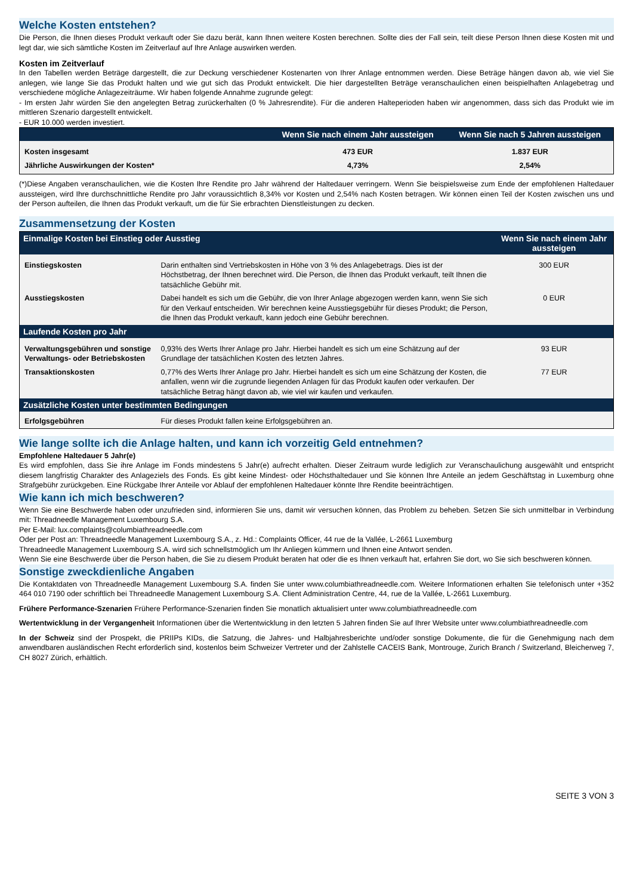Welche Kosten entstehen?
Die Person, die Ihnen dieses Produkt verkauft oder Sie dazu berät, kann Ihnen weitere Kosten berechnen. Sollte dies der Fall sein, teilt diese Person Ihnen diese Kosten mit und legt dar, wie sich sämtliche Kosten im Zeitverlauf auf Ihre Anlage auswirken werden.
Kosten im Zeitverlauf
In den Tabellen werden Beträge dargestellt, die zur Deckung verschiedener Kostenarten von Ihrer Anlage entnommen werden. Diese Beträge hängen davon ab, wie viel Sie anlegen, wie lange Sie das Produkt halten und wie gut sich das Produkt entwickelt. Die hier dargestellten Beträge veranschaulichen einen beispielhaften Anlagebetrag und verschiedene mögliche Anlagezeiträume. Wir haben folgende Annahme zugrunde gelegt:
- Im ersten Jahr würden Sie den angelegten Betrag zurückerhalten (0 % Jahresrendite). Für die anderen Halteperioden haben wir angenommen, dass sich das Produkt wie im mittleren Szenario dargestellt entwickelt.
- EUR 10.000 werden investiert.
| | Wenn Sie nach einem Jahr aussteigen | Wenn Sie nach 5 Jahren aussteigen |
| --- | --- | --- |
| Kosten insgesamt | 473 EUR | 1.837 EUR |
| Jährliche Auswirkungen der Kosten* | 4,73% | 2,54% |
(*)Diese Angaben veranschaulichen, wie die Kosten Ihre Rendite pro Jahr während der Haltedauer verringern. Wenn Sie beispielsweise zum Ende der empfohlenen Haltedauer aussteigen, wird Ihre durchschnittliche Rendite pro Jahr voraussichtlich 8,34% vor Kosten und 2,54% nach Kosten betragen. Wir können einen Teil der Kosten zwischen uns und der Person aufteilen, die Ihnen das Produkt verkauft, um die für Sie erbrachten Dienstleistungen zu decken.
Zusammensetzung der Kosten
| Einmalige Kosten bei Einstieg oder Ausstieg | | Wenn Sie nach einem Jahr aussteigen |
| --- | --- | --- |
| Einstiegskosten | Darin enthalten sind Vertriebskosten in Höhe von 3 % des Anlagebetrags. Dies ist der Höchstbetrag, der Ihnen berechnet wird. Die Person, die Ihnen das Produkt verkauft, teilt Ihnen die tatsächliche Gebühr mit. | 300 EUR |
| Ausstiegskosten | Dabei handelt es sich um die Gebühr, die von Ihrer Anlage abgezogen werden kann, wenn Sie sich für den Verkauf entscheiden. Wir berechnen keine Ausstiegsgebühr für dieses Produkt; die Person, die Ihnen das Produkt verkauft, kann jedoch eine Gebühr berechnen. | 0 EUR |
| Laufende Kosten pro Jahr | | |
| Verwaltungsgebühren und sonstige Verwaltungs- oder Betriebskosten | 0,93% des Werts Ihrer Anlage pro Jahr. Hierbei handelt es sich um eine Schätzung auf der Grundlage der tatsächlichen Kosten des letzten Jahres. | 93 EUR |
| Transaktionskosten | 0,77% des Werts Ihrer Anlage pro Jahr. Hierbei handelt es sich um eine Schätzung der Kosten, die anfallen, wenn wir die zugrunde liegenden Anlagen für das Produkt kaufen oder verkaufen. Der tatsächliche Betrag hängt davon ab, wie viel wir kaufen und verkaufen. | 77 EUR |
| Zusätzliche Kosten unter bestimmten Bedingungen | | |
| Erfolgsgebühren | Für dieses Produkt fallen keine Erfolgsgebühren an. | |
Wie lange sollte ich die Anlage halten, und kann ich vorzeitig Geld entnehmen?
Empfohlene Haltedauer 5 Jahr(e)
Es wird empfohlen, dass Sie ihre Anlage im Fonds mindestens 5 Jahr(e) aufrecht erhalten. Dieser Zeitraum wurde lediglich zur Veranschaulichung ausgewählt und entspricht diesem langfristig Charakter des Anlageziels des Fonds. Es gibt keine Mindest- oder Höchsthaltedauer und Sie können Ihre Anteile an jedem Geschäftstag in Luxemburg ohne Strafgebühr zurückgeben. Eine Rückgabe Ihrer Anteile vor Ablauf der empfohlenen Haltedauer könnte Ihre Rendite beeinträchtigen.
Wie kann ich mich beschweren?
Wenn Sie eine Beschwerde haben oder unzufrieden sind, informieren Sie uns, damit wir versuchen können, das Problem zu beheben. Setzen Sie sich unmittelbar in Verbindung mit: Threadneedle Management Luxembourg S.A.
Per E-Mail: lux.complaints@columbiathreadneedle.com
Oder per Post an: Threadneedle Management Luxembourg S.A., z. Hd.: Complaints Officer, 44 rue de la Vallée, L-2661 Luxemburg
Threadneedle Management Luxembourg S.A. wird sich schnellstmöglich um Ihr Anliegen kümmern und Ihnen eine Antwort senden.
Wenn Sie eine Beschwerde über die Person haben, die Sie zu diesem Produkt beraten hat oder die es Ihnen verkauft hat, erfahren Sie dort, wo Sie sich beschweren können.
Sonstige zweckdienliche Angaben
Die Kontaktdaten von Threadneedle Management Luxembourg S.A. finden Sie unter www.columbiathreadneedle.com. Weitere Informationen erhalten Sie telefonisch unter +352 464 010 7190 oder schriftlich bei Threadneedle Management Luxembourg S.A. Client Administration Centre, 44, rue de la Vallée, L-2661 Luxemburg.
Frühere Performance-Szenarien Frühere Performance-Szenarien finden Sie monatlich aktualisiert unter www.columbiathreadneedle.com
Wertentwicklung in der Vergangenheit Informationen über die Wertentwicklung in den letzten 5 Jahren finden Sie auf Ihrer Website unter www.columbiathreadneedle.com
In der Schweiz sind der Prospekt, die PRIIPs KIDs, die Satzung, die Jahres- und Halbjahresberichte und/oder sonstige Dokumente, die für die Genehmigung nach dem anwendbaren ausländischen Recht erforderlich sind, kostenlos beim Schweizer Vertreter und der Zahlstelle CACEIS Bank, Montrouge, Zurich Branch / Switzerland, Bleicherweg 7, CH 8027 Zürich, erhältlich.
SEITE 3 VON 3